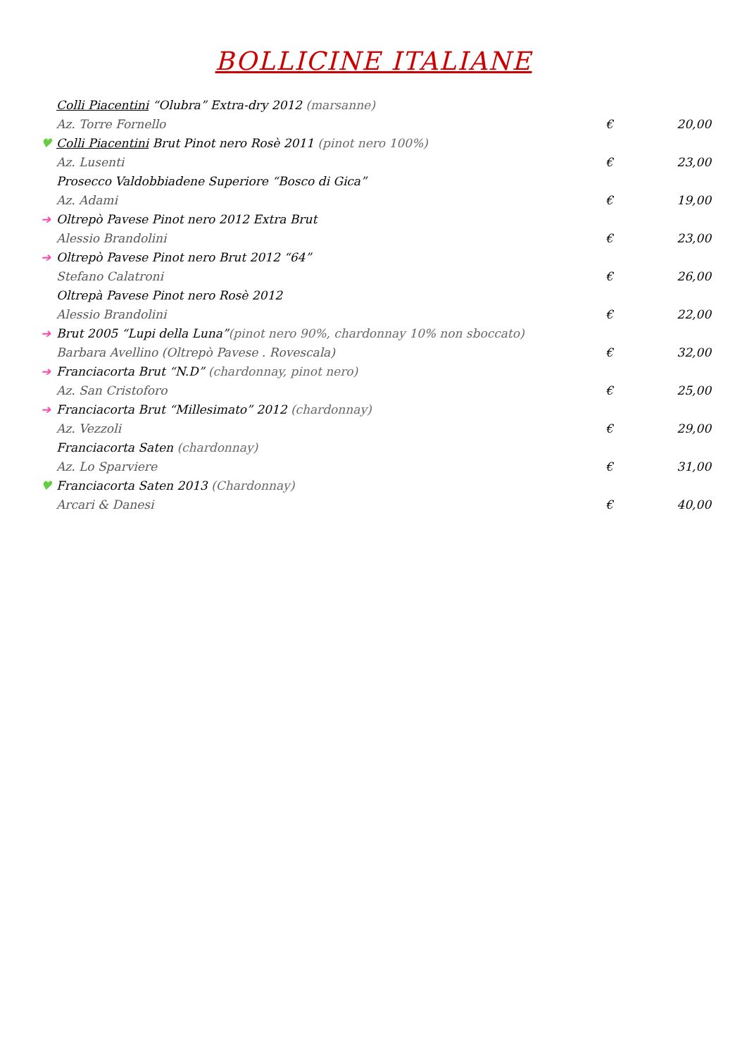BOLLICINE ITALIANE
Colli Piacentini “Olubra” Extra-dry 2012 (marsanne)
Az. Torre Fornello € 20,00
♥ Colli Piacentini Brut Pinot nero Rosè 2011 (pinot nero 100%)
Az. Lusenti € 23,00
Prosecco Valdobbiadene Superiore “Bosco di Gica”
Az. Adami € 19,00
➔ Oltrepò Pavese Pinot nero 2012 Extra Brut
Alessio Brandolini € 23,00
➔ Oltrepò Pavese Pinot nero Brut 2012 “64”
Stefano Calatroni € 26,00
Oltrepà Pavese Pinot nero Rosè 2012
Alessio Brandolini € 22,00
➔ Brut 2005 “Lupi della Luna”(pinot nero 90%, chardonnay 10% non sboccato)
Barbara Avellino (Oltrepò Pavese . Rovescala) € 32,00
➔ Franciacorta Brut “N.D” (chardonnay, pinot nero)
Az. San Cristoforo € 25,00
➔ Franciacorta Brut “Millesimato” 2012 (chardonnay)
Az. Vezzoli € 29,00
Franciacorta Saten (chardonnay)
Az. Lo Sparviere € 31,00
♥ Franciacorta Saten 2013 (Chardonnay)
Arcari & Danesi € 40,00